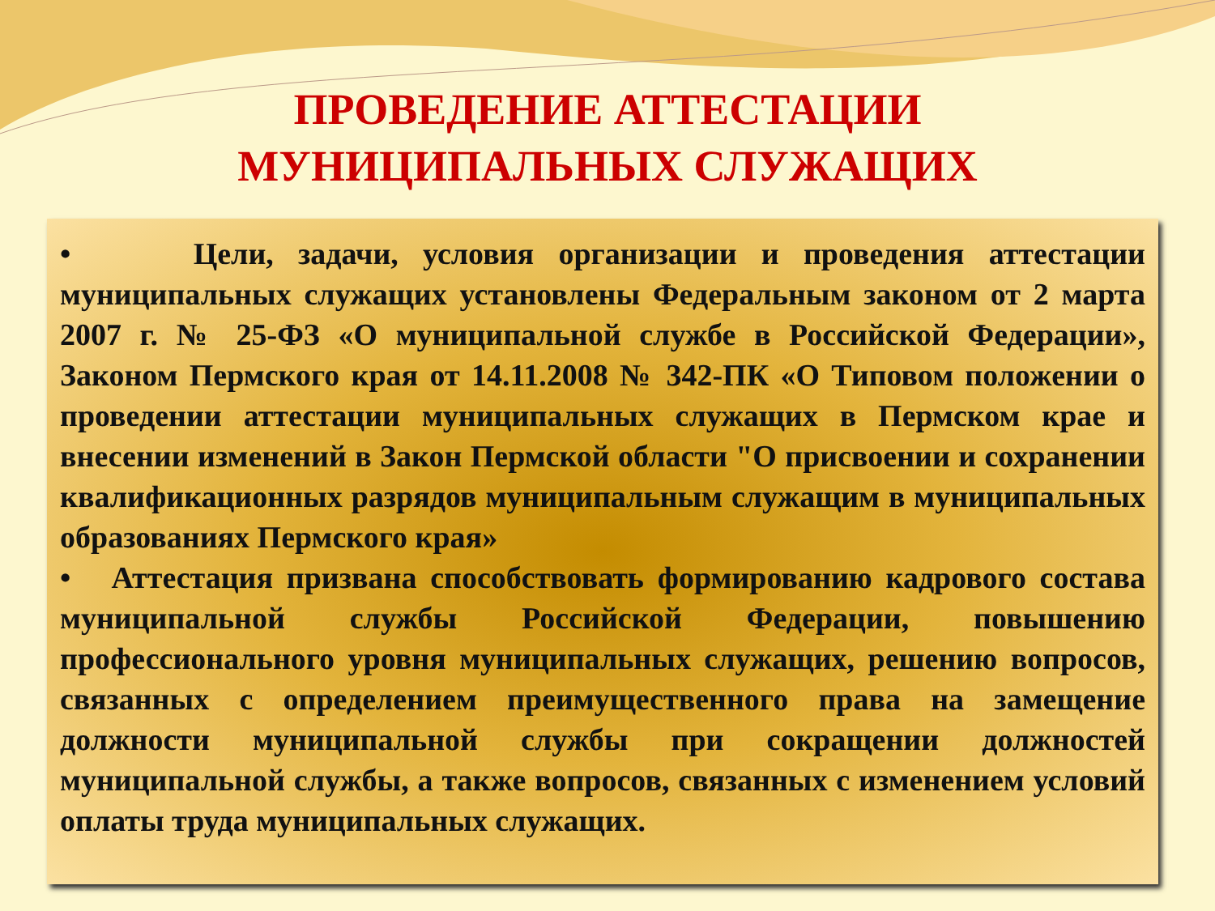ПРОВЕДЕНИЕ АТТЕСТАЦИИ
МУНИЦИПАЛЬНЫХ СЛУЖАЩИХ
• Цели, задачи, условия организации и проведения аттестации муниципальных служащих установлены Федеральным законом от 2 марта 2007 г. № 25-ФЗ «О муниципальной службе в Российской Федерации», Законом Пермского края от 14.11.2008 № 342-ПК «О Типовом положении о проведении аттестации муниципальных служащих в Пермском крае и внесении изменений в Закон Пермской области "О присвоении и сохранении квалификационных разрядов муниципальным служащим в муниципальных образованиях Пермского края»
• Аттестация призвана способствовать формированию кадрового состава муниципальной службы Российской Федерации, повышению профессионального уровня муниципальных служащих, решению вопросов, связанных с определением преимущественного права на замещение должности муниципальной службы при сокращении должностей муниципальной службы, а также вопросов, связанных с изменением условий оплаты труда муниципальных служащих.